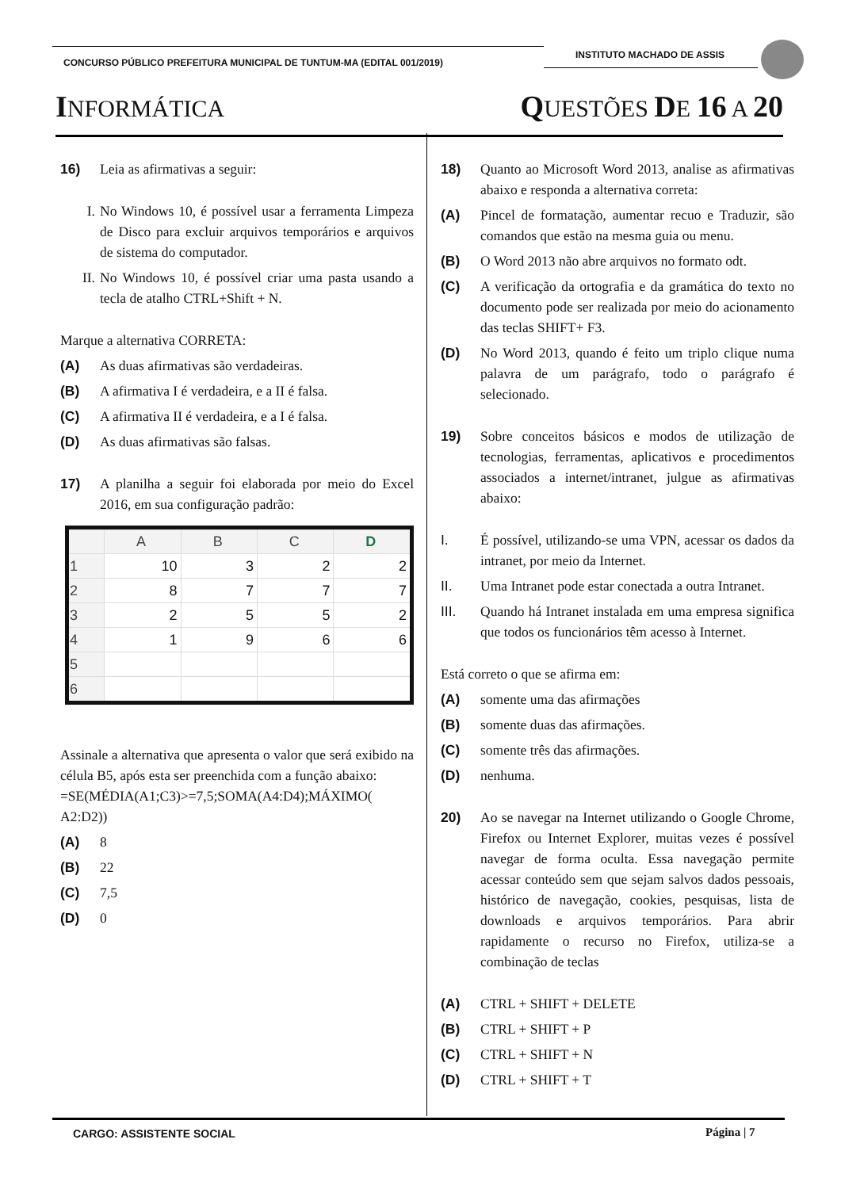CONCURSO PÚBLICO PREFEITURA MUNICIPAL DE TUNTUM-MA (EDITAL 001/2019)
INSTITUTO MACHADO DE ASSIS
INFORMÁTICA QUESTÕES DE 16 A 20
16) Leia as afirmativas a seguir:
I. No Windows 10, é possível usar a ferramenta Limpeza de Disco para excluir arquivos temporários e arquivos de sistema do computador.
II. No Windows 10, é possível criar uma pasta usando a tecla de atalho CTRL+Shift + N.
Marque a alternativa CORRETA:
(A) As duas afirmativas são verdadeiras.
(B) A afirmativa I é verdadeira, e a II é falsa.
(C) A afirmativa II é verdadeira, e a I é falsa.
(D) As duas afirmativas são falsas.
17) A planilha a seguir foi elaborada por meio do Excel 2016, em sua configuração padrão:
| | A | B | C | D |
| --- | --- | --- | --- | --- |
| 1 | 10 | 3 | 2 | 2 |
| 2 | 8 | 7 | 7 | 7 |
| 3 | 2 | 5 | 5 | 2 |
| 4 | 1 | 9 | 6 | 6 |
| 5 | | | | |
| 6 | | | | |
Assinale a alternativa que apresenta o valor que será exibido na célula B5, após esta ser preenchida com a função abaixo:
=SE(MÉDIA(A1;C3)>=7,5;SOMA(A4:D4);MÁXIMO( A2:D2))
(A) 8
(B) 22
(C) 7,5
(D) 0
18) Quanto ao Microsoft Word 2013, analise as afirmativas abaixo e responda a alternativa correta:
(A) Pincel de formatação, aumentar recuo e Traduzir, são comandos que estão na mesma guia ou menu.
(B) O Word 2013 não abre arquivos no formato odt.
(C) A verificação da ortografia e da gramática do texto no documento pode ser realizada por meio do acionamento das teclas SHIFT+ F3.
(D) No Word 2013, quando é feito um triplo clique numa palavra de um parágrafo, todo o parágrafo é selecionado.
19) Sobre conceitos básicos e modos de utilização de tecnologias, ferramentas, aplicativos e procedimentos associados a internet/intranet, julgue as afirmativas abaixo:
I. É possível, utilizando-se uma VPN, acessar os dados da intranet, por meio da Internet.
II. Uma Intranet pode estar conectada a outra Intranet.
III. Quando há Intranet instalada em uma empresa significa que todos os funcionários têm acesso à Internet.
Está correto o que se afirma em:
(A) somente uma das afirmações
(B) somente duas das afirmações.
(C) somente três das afirmações.
(D) nenhuma.
20) Ao se navegar na Internet utilizando o Google Chrome, Firefox ou Internet Explorer, muitas vezes é possível navegar de forma oculta. Essa navegação permite acessar conteúdo sem que sejam salvos dados pessoais, histórico de navegação, cookies, pesquisas, lista de downloads e arquivos temporários. Para abrir rapidamente o recurso no Firefox, utiliza-se a combinação de teclas
(A) CTRL + SHIFT + DELETE
(B) CTRL + SHIFT + P
(C) CTRL + SHIFT + N
(D) CTRL + SHIFT + T
CARGO: ASSISTENTE SOCIAL Página | 7